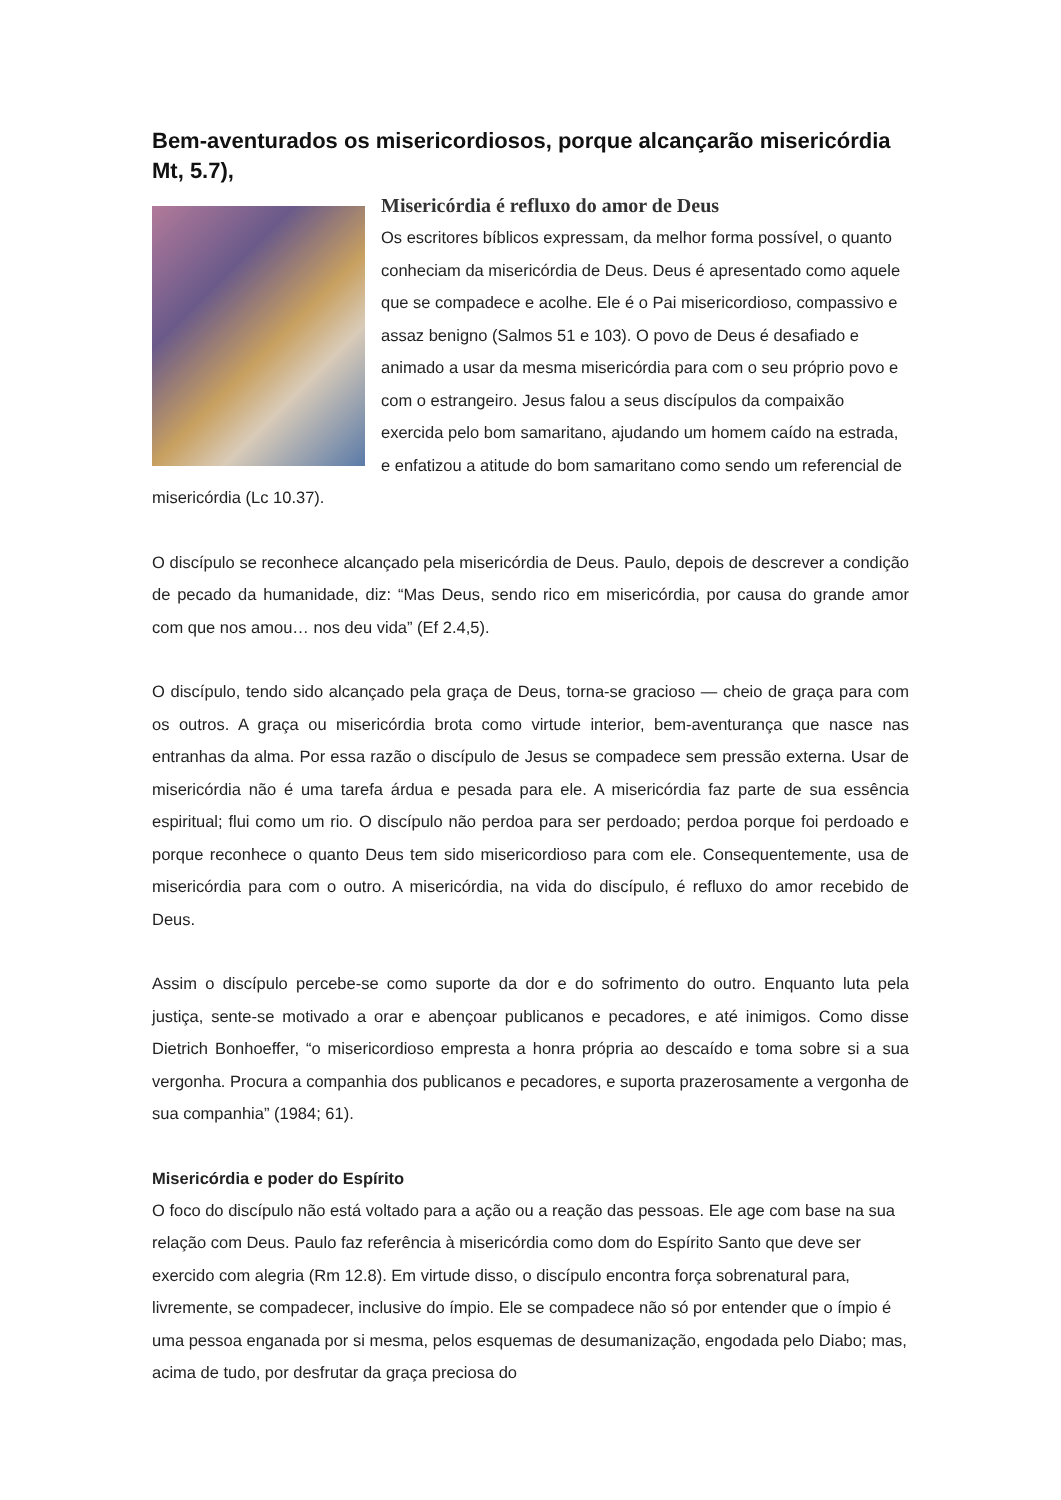Bem-aventurados os misericordiosos, porque alcançarão misericórdia Mt, 5.7),
Misericórdia é refluxo do amor de Deus
Os escritores bíblicos expressam, da melhor forma possível, o quanto conheciam da misericórdia de Deus. Deus é apresentado como aquele que se compadece e acolhe. Ele é o Pai misericordioso, compassivo e assaz benigno (Salmos 51 e 103). O povo de Deus é desafiado e animado a usar da mesma misericórdia para com o seu próprio povo e com o estrangeiro. Jesus falou a seus discípulos da compaixão exercida pelo bom samaritano, ajudando um homem caído na estrada, e enfatizou a atitude do bom samaritano como sendo um referencial de misericórdia (Lc 10.37).
O discípulo se reconhece alcançado pela misericórdia de Deus. Paulo, depois de descrever a condição de pecado da humanidade, diz: “Mas Deus, sendo rico em misericórdia, por causa do grande amor com que nos amou… nos deu vida” (Ef 2.4,5).
O discípulo, tendo sido alcançado pela graça de Deus, torna-se gracioso — cheio de graça para com os outros. A graça ou misericórdia brota como virtude interior, bem-aventurança que nasce nas entranhas da alma. Por essa razão o discípulo de Jesus se compadece sem pressão externa. Usar de misericórdia não é uma tarefa árdua e pesada para ele. A misericórdia faz parte de sua essência espiritual; flui como um rio. O discípulo não perdoa para ser perdoado; perdoa porque foi perdoado e porque reconhece o quanto Deus tem sido misericordioso para com ele. Consequentemente, usa de misericórdia para com o outro. A misericórdia, na vida do discípulo, é refluxo do amor recebido de Deus.
Assim o discípulo percebe-se como suporte da dor e do sofrimento do outro. Enquanto luta pela justiça, sente-se motivado a orar e abençoar publicanos e pecadores, e até inimigos. Como disse Dietrich Bonhoeffer, “o misericordioso empresta a honra própria ao descaído e toma sobre si a sua vergonha. Procura a companhia dos publicanos e pecadores, e suporta prazerosamente a vergonha de sua companhia” (1984; 61).
Misericórdia e poder do Espírito
O foco do discípulo não está voltado para a ação ou a reação das pessoas. Ele age com base na sua relação com Deus. Paulo faz referência à misericórdia como dom do Espírito Santo que deve ser exercido com alegria (Rm 12.8). Em virtude disso, o discípulo encontra força sobrenatural para, livremente, se compadecer, inclusive do ímpio. Ele se compadece não só por entender que o ímpio é uma pessoa enganada por si mesma, pelos esquemas de desumanização, engodada pelo Diabo; mas, acima de tudo, por desfrutar da graça preciosa do